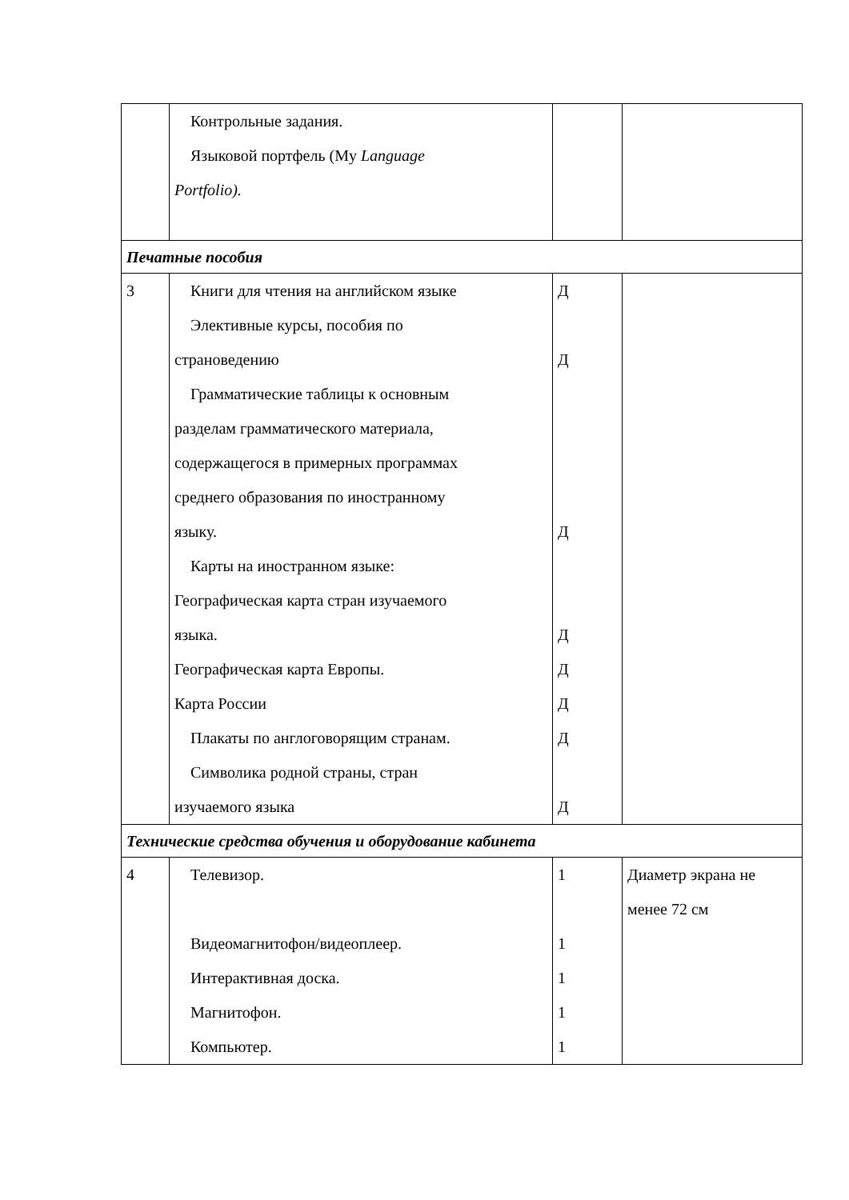| | Контрольные задания. Языковой портфель (My Language Portfolio). | | |
| Печатные пособия | | | |
| 3 | Книги для чтения на английском языке Элективные курсы, пособия по страноведению Грамматические таблицы к основным разделам грамматического материала, содержащегося в примерных программах среднего образования по иностранному языку. Карты на иностранном языке: Географическая карта стран изучаемого языка. Географическая карта Европы. Карта России Плакаты по англоговорящим странам. Символика родной страны, стран изучаемого языка | Д Д Д Д Д Д Д Д | |
| Технические средства обучения и оборудование кабинета | | | |
| 4 | Телевизор. Видеомагнитофон/видеоплеер. Интерактивная доска. Магнитофон. Компьютер. | 1 1 1 1 1 | Диаметр экрана не менее 72 см |